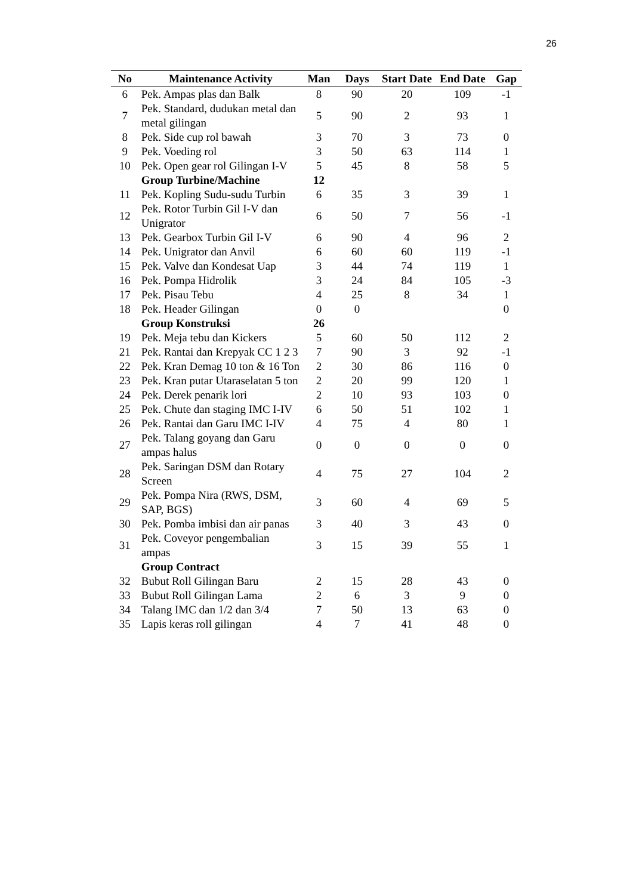26
| No | Maintenance Activity | Man | Days | Start Date | End Date | Gap |
| --- | --- | --- | --- | --- | --- | --- |
| 6 | Pek. Ampas plas dan Balk | 8 | 90 | 20 | 109 | -1 |
| 7 | Pek. Standard, dudukan metal dan metal gilingan | 5 | 90 | 2 | 93 | 1 |
| 8 | Pek. Side cup rol bawah | 3 | 70 | 3 | 73 | 0 |
| 9 | Pek. Voeding rol | 3 | 50 | 63 | 114 | 1 |
| 10 | Pek. Open gear rol Gilingan I-V | 5 | 45 | 8 | 58 | 5 |
| | Group Turbine/Machine | 12 | | | | |
| 11 | Pek. Kopling Sudu-sudu Turbin | 6 | 35 | 3 | 39 | 1 |
| 12 | Pek. Rotor Turbin Gil I-V dan Unigrator | 6 | 50 | 7 | 56 | -1 |
| 13 | Pek. Gearbox Turbin Gil I-V | 6 | 90 | 4 | 96 | 2 |
| 14 | Pek. Unigrator dan Anvil | 6 | 60 | 60 | 119 | -1 |
| 15 | Pek. Valve dan Kondesat Uap | 3 | 44 | 74 | 119 | 1 |
| 16 | Pek. Pompa Hidrolik | 3 | 24 | 84 | 105 | -3 |
| 17 | Pek. Pisau Tebu | 4 | 25 | 8 | 34 | 1 |
| 18 | Pek. Header Gilingan | 0 | 0 | | | 0 |
| | Group Konstruksi | 26 | | | | |
| 19 | Pek. Meja tebu dan Kickers | 5 | 60 | 50 | 112 | 2 |
| 21 | Pek. Rantai dan Krepyak CC 1 2 3 | 7 | 90 | 3 | 92 | -1 |
| 22 | Pek. Kran Demag 10 ton & 16 Ton | 2 | 30 | 86 | 116 | 0 |
| 23 | Pek. Kran putar Utaraselatan 5 ton | 2 | 20 | 99 | 120 | 1 |
| 24 | Pek. Derek penarik lori | 2 | 10 | 93 | 103 | 0 |
| 25 | Pek. Chute dan staging IMC I-IV | 6 | 50 | 51 | 102 | 1 |
| 26 | Pek. Rantai dan Garu IMC I-IV | 4 | 75 | 4 | 80 | 1 |
| 27 | Pek. Talang goyang dan Garu ampas halus | 0 | 0 | 0 | 0 | 0 |
| 28 | Pek. Saringan DSM dan Rotary Screen | 4 | 75 | 27 | 104 | 2 |
| 29 | Pek. Pompa Nira (RWS, DSM, SAP, BGS) | 3 | 60 | 4 | 69 | 5 |
| 30 | Pek. Pomba imbisi dan air panas | 3 | 40 | 3 | 43 | 0 |
| 31 | Pek. Coveyor pengembalian ampas | 3 | 15 | 39 | 55 | 1 |
| | Group Contract | | | | | |
| 32 | Bubut Roll Gilingan Baru | 2 | 15 | 28 | 43 | 0 |
| 33 | Bubut Roll Gilingan Lama | 2 | 6 | 3 | 9 | 0 |
| 34 | Talang IMC dan 1/2 dan 3/4 | 7 | 50 | 13 | 63 | 0 |
| 35 | Lapis keras roll gilingan | 4 | 7 | 41 | 48 | 0 |